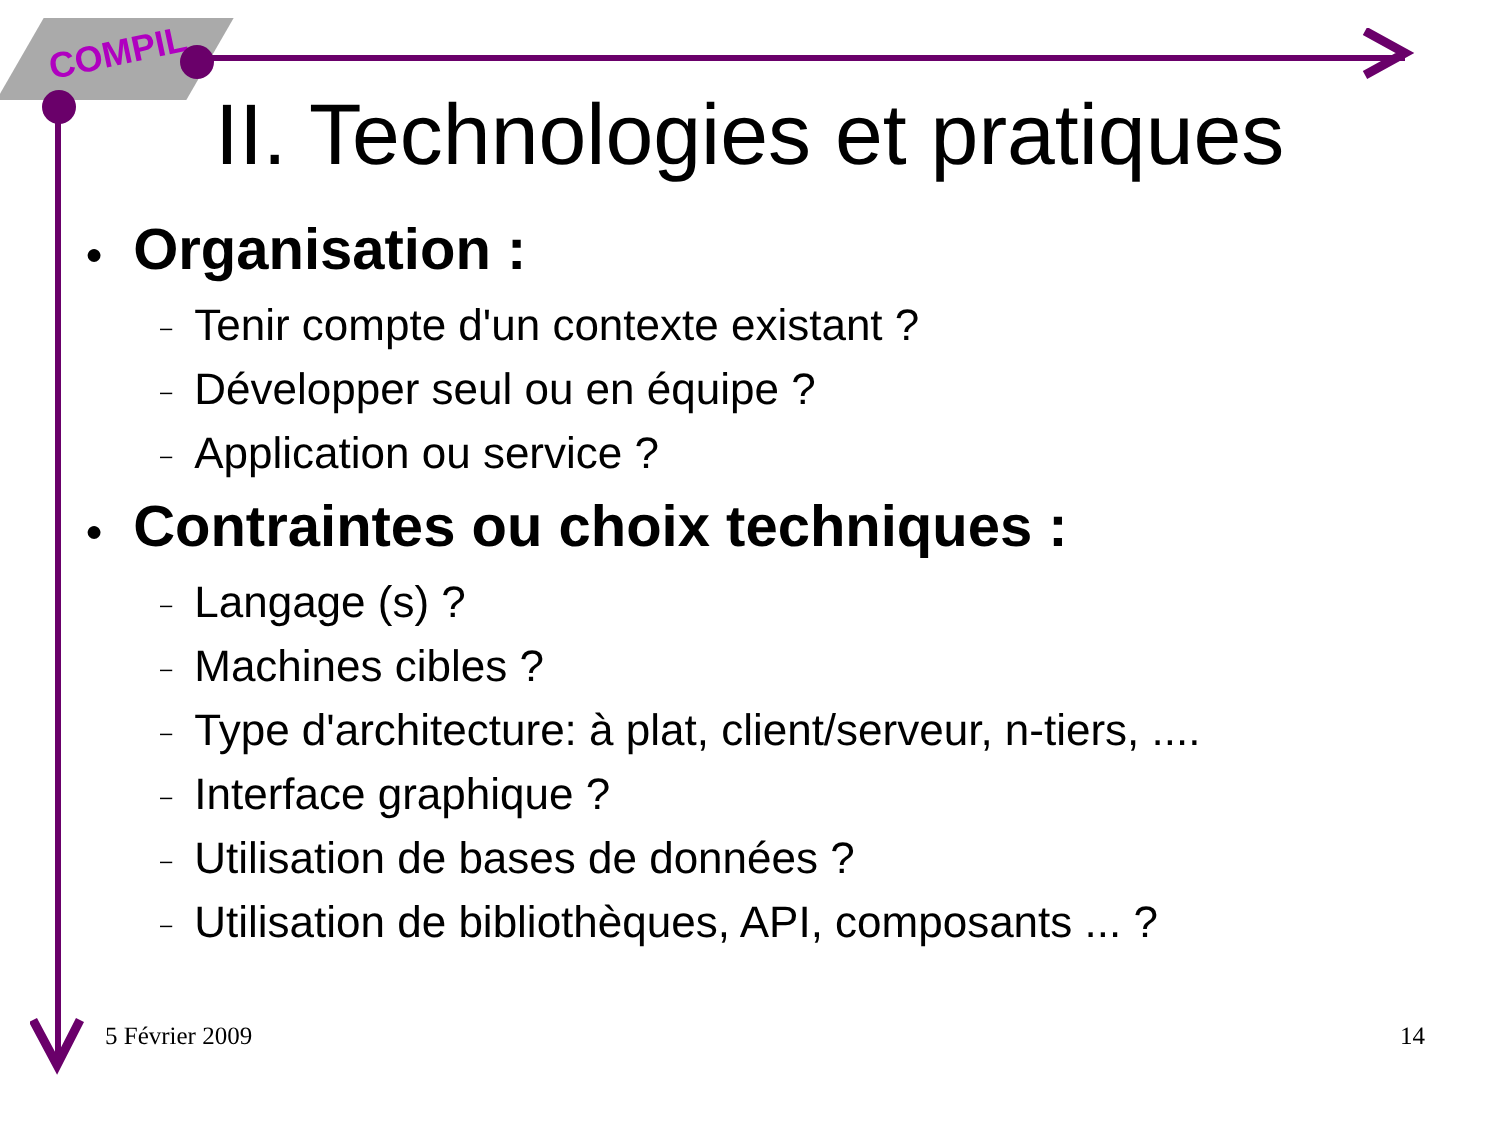COMPIL
II. Technologies et pratiques
● Organisation :
– Tenir compte d'un contexte existant ?
– Développer seul ou en équipe ?
– Application ou service ?
● Contraintes ou choix techniques :
– Langage (s) ?
– Machines cibles ?
– Type d'architecture: à plat, client/serveur, n-tiers, ....
– Interface graphique ?
– Utilisation de bases de données ?
– Utilisation de bibliothèques, API, composants ... ?
5 Février 2009 14